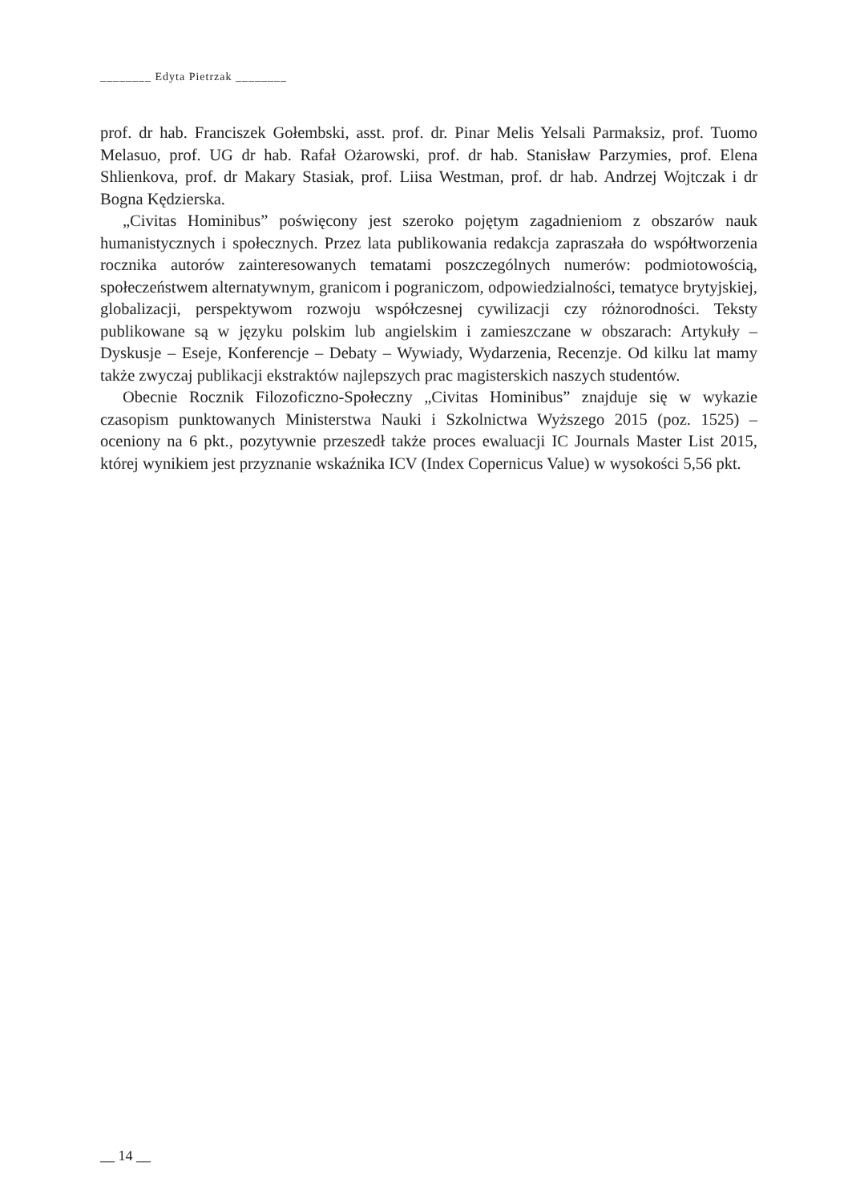________ Edyta Pietrzak ________
prof. dr hab. Franciszek Gołembski, asst. prof. dr. Pinar Melis Yelsali Parmaksiz, prof. Tuomo Melasuo, prof. UG dr hab. Rafał Ożarowski, prof. dr hab. Stanisław Parzymies, prof. Elena Shlienkova, prof. dr Makary Stasiak, prof. Liisa Westman, prof. dr hab. Andrzej Wojtczak i dr Bogna Kędzierska.
„Civitas Hominibus” poświęcony jest szeroko pojętym zagadnieniom z obszarów nauk humanistycznych i społecznych. Przez lata publikowania redakcja zapraszała do współtworzenia rocznika autorów zainteresowanych tematami poszczególnych numerów: podmiotowością, społeczeństwem alternatywnym, granicom i pograniczom, odpowiedzialności, tematyce brytyjskiej, globalizacji, perspektywom rozwoju współczesnej cywilizacji czy różnorodności. Teksty publikowane są w języku polskim lub angielskim i zamieszczane w obszarach: Artykuły – Dyskusje – Eseje, Konferencje – Debaty – Wywiady, Wydarzenia, Recenzje. Od kilku lat mamy także zwyczaj publikacji ekstraktów najlepszych prac magisterskich naszych studentów.
Obecnie Rocznik Filozoficzno-Społeczny „Civitas Hominibus” znajduje się w wykazie czasopism punktowanych Ministerstwa Nauki i Szkolnictwa Wyższego 2015 (poz. 1525) – oceniony na 6 pkt., pozytywnie przeszedł także proces ewaluacji IC Journals Master List 2015, której wynikiem jest przyznanie wskaźnika ICV (Index Copernicus Value) w wysokości 5,56 pkt.
__ 14 __